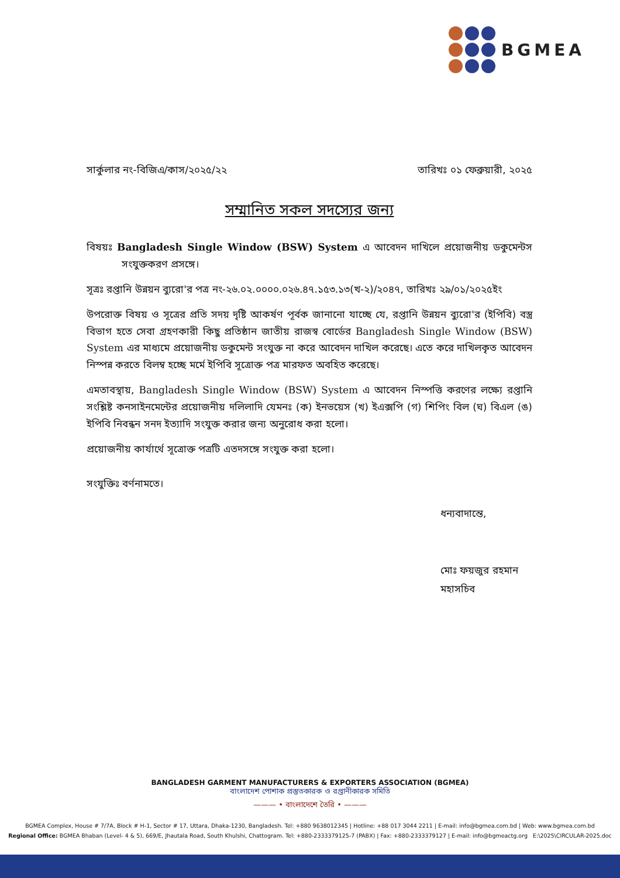BGMEA
সার্কুলার নং-বিজিএ/কাস/২০২৫/২২ তারিখঃ ০১ ফেব্রুয়ারী, ২০২৫
সম্মানিত সকল সদস্যের জন্য
বিষয়ঃ Bangladesh Single Window (BSW) System এ আবেদন দাখিলে প্রয়োজনীয় ডকুমেন্টস সংযুক্তকরণ প্রসঙ্গে।
সূত্রঃ রপ্তানি উন্নয়ন ব্যুরো'র পত্র নং-২৬.০২.০০০০.০২৬.৪৭.১৫৩.১৩(খ-২)/২০৪৭, তারিখঃ ২৯/০১/২০২৫ইং
উপরোক্ত বিষয় ও সূত্রের প্রতি সদয় দৃষ্টি আকর্ষণ পূর্বক জানানো যাচ্ছে যে, রপ্তানি উন্নয়ন ব্যুরো'র (ইপিবি) বস্ত্র বিভাগ হতে সেবা গ্রহণকারী কিছু প্রতিষ্ঠান জাতীয় রাজস্ব বোর্ডের Bangladesh Single Window (BSW) System এর মাধ্যমে প্রয়োজনীয় ডকুমেন্ট সংযুক্ত না করে আবেদন দাখিল করেছে। এতে করে দাখিলকৃত আবেদন নিস্পন্ন করতে বিলম্ব হচ্ছে মর্মে ইপিবি সূত্রোক্ত পত্র মারফত অবহিত করেছে।
এমতাবস্থায়, Bangladesh Single Window (BSW) System এ আবেদন নিস্পত্তি করণের লক্ষ্যে রপ্তানি সংশ্লিষ্ট কনসাইনমেন্টের প্রয়োজনীয় দলিলাদি যেমনঃ (ক) ইনভয়েস (খ) ইএক্সপি (গ) শিপিং বিল (ঘ) বিএল (ঙ) ইপিবি নিবন্ধন সনদ ইত্যাদি সংযুক্ত করার জন্য অনুরোধ করা হলো।
প্রয়োজনীয় কার্যার্থে সূত্রোক্ত পত্রটি এতদসঙ্গে সংযুক্ত করা হলো।
সংযুক্তিঃ বর্ণনামতে।
ধন্যবাদান্তে,
মোঃ ফয়জুর রহমান
মহাসচিব
BANGLADESH GARMENT MANUFACTURERS & EXPORTERS ASSOCIATION (BGMEA)
বাংলাদেশ পোশাক প্রস্তুতকারক ও রপ্তানীকারক সমিতি
——— • বাংলাদেশে তৈরি • ———
BGMEA Complex, House # 7/7A, Block # H-1, Sector # 17, Uttara, Dhaka-1230, Bangladesh. Tel: +880 9638012345 | Hotline: +88 017 3044 2211 | E-mail: info@bgmea.com.bd | Web: www.bgmea.com.bd
Regional Office: BGMEA Bhaban (Level- 4 & 5), 669/E, Jhautala Road, South Khulshi, Chattogram. Tel: +880-2333379125-7 (PABX) | Fax: +880-2333379127 | E-mail: info@bgmeactg.org E:\2025\CIRCULAR-2025.doc